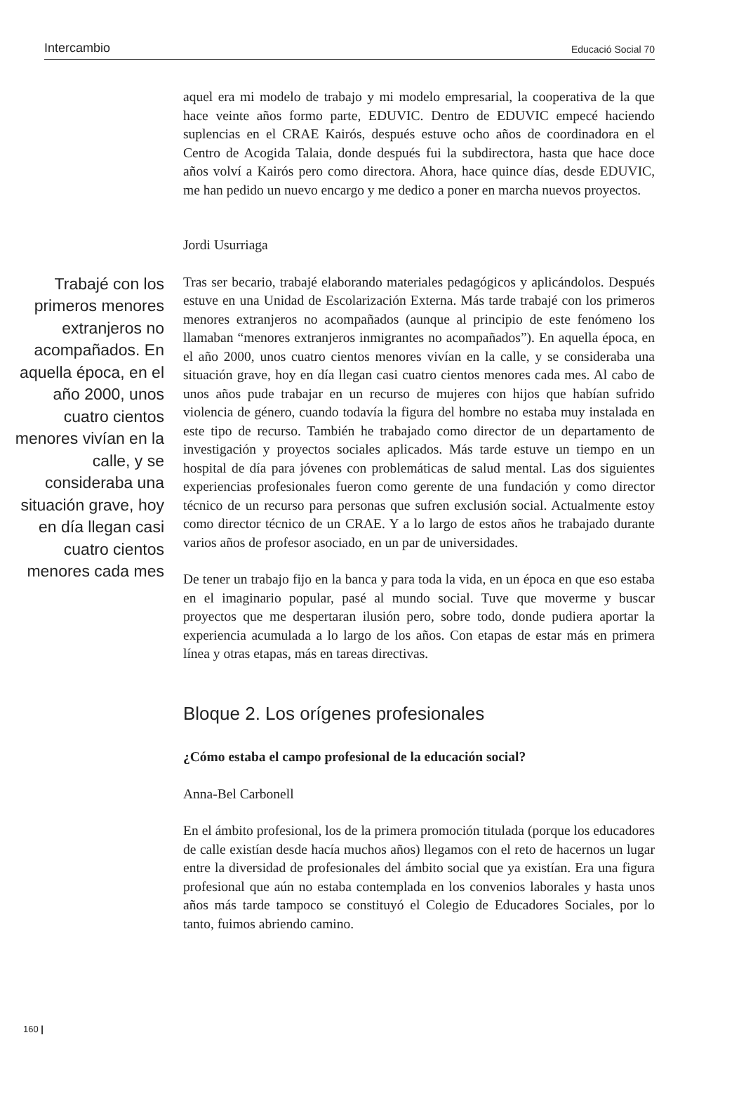Intercambio Educació Social 70
aquel era mi modelo de trabajo y mi modelo empresarial, la cooperativa de la que hace veinte años formo parte, EDUVIC. Dentro de EDUVIC empecé haciendo suplencias en el CRAE Kairós, después estuve ocho años de coordinadora en el Centro de Acogida Talaia, donde después fui la subdirectora, hasta que hace doce años volví a Kairós pero como directora. Ahora, hace quince días, desde EDUVIC, me han pedido un nuevo encargo y me dedico a poner en marcha nuevos proyectos.
Jordi Usurriaga
Trabajé con los primeros menores extranjeros no acompañados. En aquella época, en el año 2000, unos cuatro cientos menores vivían en la calle, y se consideraba una situación grave, hoy en día llegan casi cuatro cientos menores cada mes
Tras ser becario, trabajé elaborando materiales pedagógicos y aplicándolos. Después estuve en una Unidad de Escolarización Externa. Más tarde trabajé con los primeros menores extranjeros no acompañados (aunque al principio de este fenómeno los llamaban “menores extranjeros inmigrantes no acompañados”). En aquella época, en el año 2000, unos cuatro cientos menores vivían en la calle, y se consideraba una situación grave, hoy en día llegan casi cuatro cientos menores cada mes. Al cabo de unos años pude trabajar en un recurso de mujeres con hijos que habían sufrido violencia de género, cuando todavía la figura del hombre no estaba muy instalada en este tipo de recurso. También he trabajado como director de un departamento de investigación y proyectos sociales aplicados. Más tarde estuve un tiempo en un hospital de día para jóvenes con problemáticas de salud mental. Las dos siguientes experiencias profesionales fueron como gerente de una fundación y como director técnico de un recurso para personas que sufren exclusión social. Actualmente estoy como director técnico de un CRAE. Y a lo largo de estos años he trabajado durante varios años de profesor asociado, en un par de universidades.
De tener un trabajo fijo en la banca y para toda la vida, en un época en que eso estaba en el imaginario popular, pasé al mundo social. Tuve que moverme y buscar proyectos que me despertaran ilusión pero, sobre todo, donde pudiera aportar la experiencia acumulada a lo largo de los años. Con etapas de estar más en primera línea y otras etapas, más en tareas directivas.
Bloque 2. Los orígenes profesionales
¿Cómo estaba el campo profesional de la educación social?
Anna-Bel Carbonell
En el ámbito profesional, los de la primera promoción titulada (porque los educadores de calle existían desde hacía muchos años) llegamos con el reto de hacernos un lugar entre la diversidad de profesionales del ámbito social que ya existían. Era una figura profesional que aún no estaba contemplada en los convenios laborales y hasta unos años más tarde tampoco se constituyó el Colegio de Educadores Sociales, por lo tanto, fuimos abriendo camino.
160 |